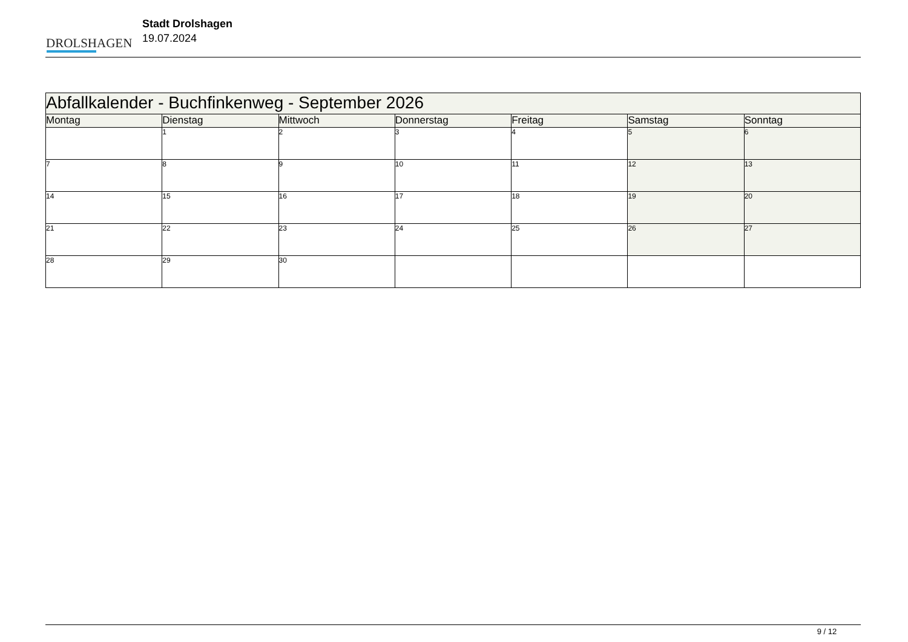DROLSHAGEN
Stadt Drolshagen
19.07.2024
| Abfallkalender - Buchfinkenweg - September 2026 | | | | | | |
| --- | --- | --- | --- | --- | --- | --- |
| Montag | Dienstag | Mittwoch | Donnerstag | Freitag | Samstag | Sonntag |
| | 1 | 2 | 3 | 4 | 5 | 6 |
| 7 | 8 | 9 | 10 | 11 | 12 | 13 |
| 14 | 15 | 16 | 17 | 18 | 19 | 20 |
| 21 | 22 | 23 | 24 | 25 | 26 | 27 |
| 28 | 29 | 30 | | | | |
9 / 12